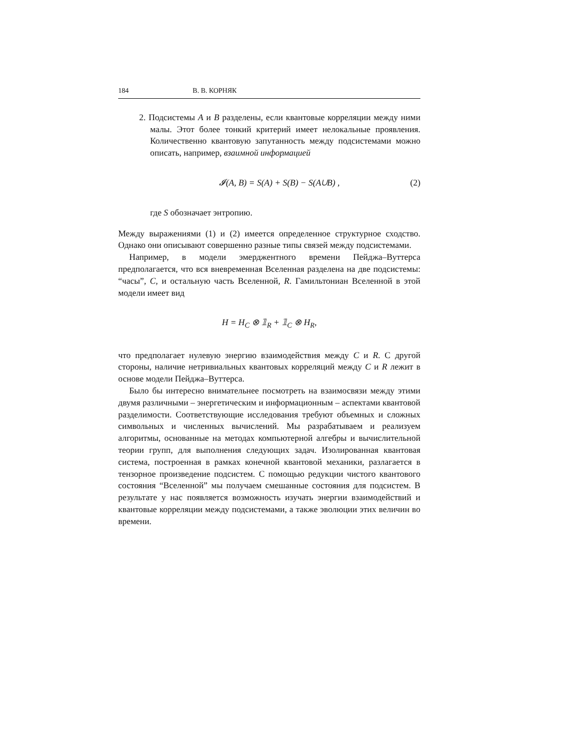184 В. В. КОРНЯК
2. Подсистемы A и B разделены, если квантовые корреляции между ними малы. Этот более тонкий критерий имеет нелокальные проявления. Количественно квантовую запутанность между подсистемами можно описать, например, взаимной информацией
𝓘(A, B) = S(A) + S(B) − S(A∪B) , (2)
где S обозначает энтропию.
Между выражениями (1) и (2) имеется определенное структурное сходство. Однако они описывают совершенно разные типы связей между подсистемами.
Например, в модели эмерджентного времени Пейджа–Вуттерса предполагается, что вся вневременная Вселенная разделена на две подсистемы: “часы”, C, и остальную часть Вселенной, R. Гамильтониан Вселенной в этой модели имеет вид
H = H<sub>C</sub> ⊗ 𝟙<sub>R</sub> + 𝟙<sub>C</sub> ⊗ H<sub>R</sub>,
что предполагает нулевую энергию взаимодействия между C и R. С другой стороны, наличие нетривиальных квантовых корреляций между C и R лежит в основе модели Пейджа–Вуттерса.
Было бы интересно внимательнее посмотреть на взаимосвязи между этими двумя различными – энергетическим и информационным – аспектами квантовой разделимости. Соответствующие исследования требуют объемных и сложных символьных и численных вычислений. Мы разрабатываем и реализуем алгоритмы, основанные на методах компьютерной алгебры и вычислительной теории групп, для выполнения следующих задач. Изолированная квантовая система, построенная в рамках конечной квантовой механики, разлагается в тензорное произведение подсистем. С помощью редукции чистого квантового состояния “Вселенной” мы получаем смешанные состояния для подсистем. В результате у нас появляется возможность изучать энергии взаимодействий и квантовые корреляции между подсистемами, а также эволюции этих величин во времени.